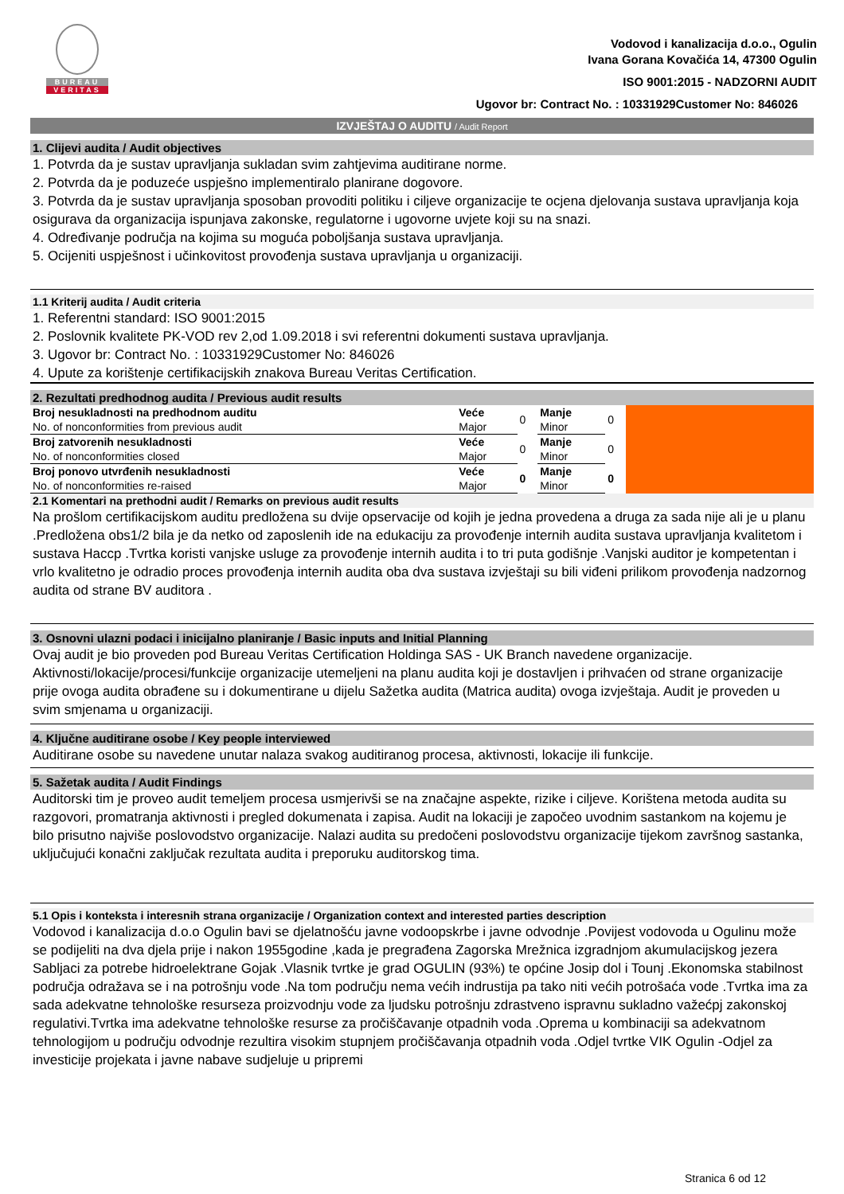BUREAU
VERITAS
Vodovod i kanalizacija d.o.o., Ogulin
Ivana Gorana Kovačića 14, 47300 Ogulin
ISO 9001:2015 - NADZORNI AUDIT
Ugovor br: Contract No. : 10331929Customer No: 846026
IZVJEŠTAJ O AUDITU / Audit Report
1. Clijevi audita / Audit objectives
1. Potvrda da je sustav upravljanja sukladan svim zahtjevima auditirane norme.
2. Potvrda da je poduzeće uspješno implementiralo planirane dogovore.
3. Potvrda da je sustav upravljanja sposoban provoditi politiku i ciljeve organizacije te ocjena djelovanja sustava upravljanja koja osigurava da organizacija ispunjava zakonske, regulatorne i ugovorne uvjete koji su na snazi.
4. Određivanje područja na kojima su moguća poboljšanja sustava upravljanja.
5. Ocijeniti uspješnost i učinkovitost provođenja sustava upravljanja u organizaciji.
1.1 Kriterij audita / Audit criteria
1. Referentni standard: ISO 9001:2015
2. Poslovnik kvalitete PK-VOD rev 2,od 1.09.2018 i svi referentni dokumenti sustava upravljanja.
3. Ugovor br: Contract No. : 10331929Customer No: 846026
4. Upute za korištenje certifikacijskih znakova Bureau Veritas Certification.
2. Rezultati predhodnog audita / Previous audit results
| Broj nesukladnosti na predhodnom auditu | Veće | 0 | Manje | 0 | |
| No. of nonconformities from previous audit | Major | | Minor | | |
| Broj zatvorenih nesukladnosti | Veće | 0 | Manje | 0 | |
| No. of nonconformities closed | Major | | Minor | | |
| Broj ponovo utvrđenih nesukladnosti | Veće | 0 | Manje | 0 | |
| No. of nonconformities re-raised | Major | | Minor | | |
2.1 Komentari na prethodni audit / Remarks on previous audit results
Na prošlom certifikacijskom auditu predložena su dvije opservacije od kojih je jedna provedena a druga za sada nije ali je u planu .Predložena obs1/2 bila je da netko od zaposlenih ide na edukaciju za provođenje internih audita sustava upravljanja kvalitetom i sustava Haccp .Tvrtka koristi vanjske usluge za provođenje internih audita i to tri puta godišnje .Vanjski auditor je kompetentan i vrlo kvalitetno je odradio proces provođenja internih audita oba dva sustava izvještaji su bili viđeni prilikom provođenja nadzornog audita od strane BV auditora .
3. Osnovni ulazni podaci i inicijalno planiranje / Basic inputs and Initial Planning
Ovaj audit je bio proveden pod Bureau Veritas Certification Holdinga SAS - UK Branch navedene organizacije. Aktivnosti/lokacije/procesi/funkcije organizacije utemeljeni na planu audita koji je dostavljen i prihvaćen od strane organizacije prije ovoga audita obrađene su i dokumentirane u dijelu Sažetka audita (Matrica audita) ovoga izvještaja. Audit je proveden u svim smjenama u organizaciji.
4. Ključne auditirane osobe / Key people interviewed
Auditirane osobe su navedene unutar nalaza svakog auditiranog procesa, aktivnosti, lokacije ili funkcije.
5. Sažetak audita / Audit Findings
Auditorski tim je proveo audit temeljem procesa usmjerivši se na značajne aspekte, rizike i ciljeve. Korištena metoda audita su razgovori, promatranja aktivnosti i pregled dokumenata i zapisa. Audit na lokaciji je započeo uvodnim sastankom na kojemu je bilo prisutno najviše poslovodstvo organizacije. Nalazi audita su predočeni poslovodstvu organizacije tijekom završnog sastanka, uključujući konačni zaključak rezultata audita i preporuku auditorskog tima.
5.1 Opis i konteksta i interesnih strana organizacije / Organization context and interested parties description
Vodovod i kanalizacija d.o.o Ogulin bavi se djelatnošću javne vodoopskrbe i javne odvodnje .Povijest vodovoda u Ogulinu može se podijeliti na dva djela prije i nakon 1955godine ,kada je pregrađena Zagorska Mrežnica izgradnjom akumulacijskog jezera Sabljaci za potrebe hidroelektrane Gojak .Vlasnik tvrtke je grad OGULIN (93%) te općine Josip dol i Tounj .Ekonomska stabilnost područja odražava se i na potrošnju vode .Na tom području nema većih indrustija pa tako niti većih potrošaća vode .Tvrtka ima za sada adekvatne tehnološke resurseza proizvodnju vode za ljudsku potrošnju zdrastveno ispravnu sukladno važećpj zakonskoj regulativi.Tvrtka ima adekvatne tehnološke resurse za pročiščavanje otpadnih voda .Oprema u kombinaciji sa adekvatnom tehnologijom u području odvodnje rezultira visokim stupnjem pročiščavanja otpadnih voda .Odjel tvrtke VIK Ogulin -Odjel za investicije projekata i javne nabave sudjeluje u pripremi
Stranica 6 od 12